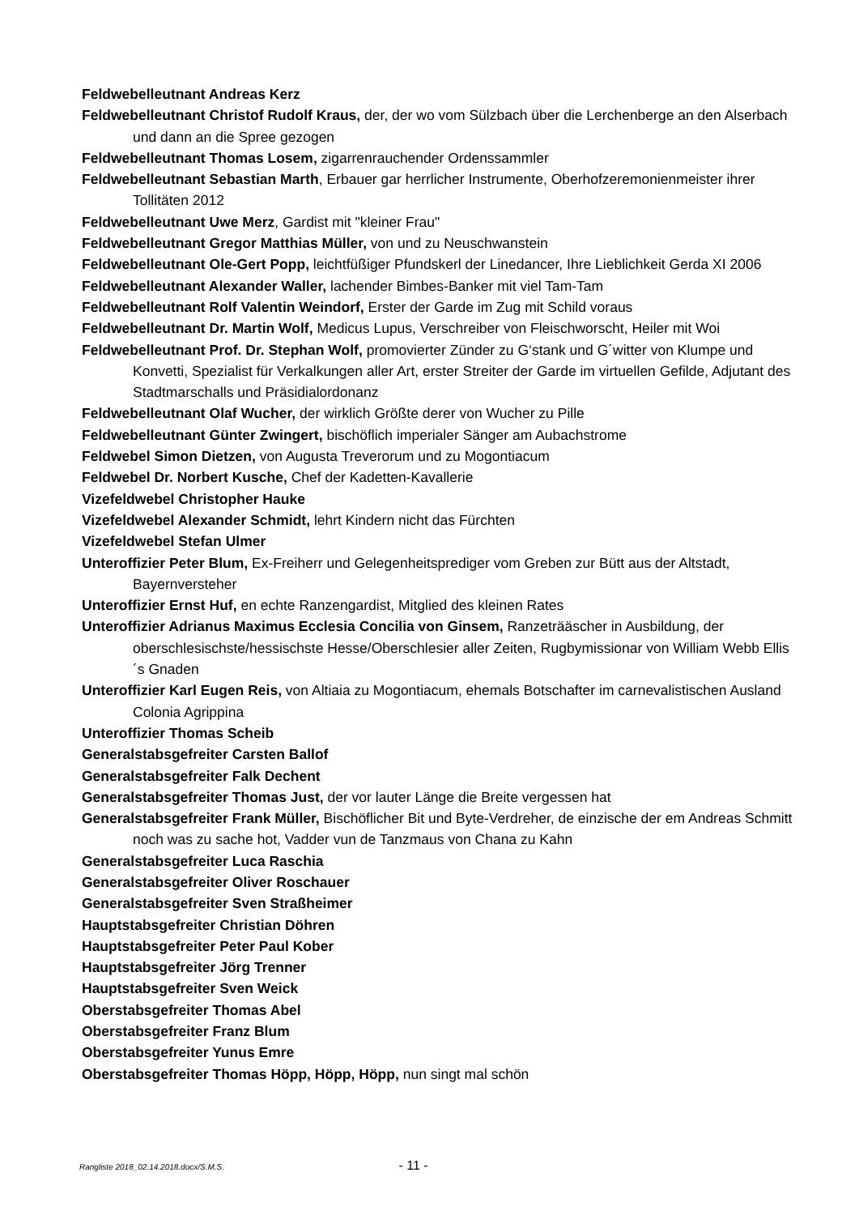Feldwebelleutnant Andreas Kerz
Feldwebelleutnant Christof Rudolf Kraus, der, der wo vom Sülzbach über die Lerchenberge an den Alserbach und dann an die Spree gezogen
Feldwebelleutnant Thomas Losem, zigarrenrauchender Ordenssammler
Feldwebelleutnant Sebastian Marth, Erbauer gar herrlicher Instrumente, Oberhofzeremonienmeister ihrer Tollitäten 2012
Feldwebelleutnant Uwe Merz, Gardist mit "kleiner Frau"
Feldwebelleutnant Gregor Matthias Müller, von und zu Neuschwanstein
Feldwebelleutnant Ole-Gert Popp, leichtfüßiger Pfundskerl der Linedancer, Ihre Lieblichkeit Gerda XI 2006
Feldwebelleutnant Alexander Waller, lachender Bimbes-Banker mit viel Tam-Tam
Feldwebelleutnant Rolf Valentin Weindorf, Erster der Garde im Zug mit Schild voraus
Feldwebelleutnant Dr. Martin Wolf, Medicus Lupus, Verschreiber von Fleischworscht, Heiler mit Woi
Feldwebelleutnant Prof. Dr. Stephan Wolf, promovierter Zünder zu G‘stank und G´witter von Klumpe und Konvetti, Spezialist für Verkalkungen aller Art, erster Streiter der Garde im virtuellen Gefilde, Adjutant des Stadtmarschalls und Präsidialordonanz
Feldwebelleutnant Olaf Wucher, der wirklich Größte derer von Wucher zu Pille
Feldwebelleutnant Günter Zwingert, bischöflich imperialer Sänger am Aubachstrome
Feldwebel Simon Dietzen, von Augusta Treverorum und zu Mogontiacum
Feldwebel Dr. Norbert Kusche, Chef der Kadetten-Kavallerie
Vizefeldwebel Christopher Hauke
Vizefeldwebel Alexander Schmidt, lehrt Kindern nicht das Fürchten
Vizefeldwebel Stefan Ulmer
Unteroffizier Peter Blum, Ex-Freiherr und Gelegenheitsprediger vom Greben zur Bütt aus der Altstadt, Bayernversteher
Unteroffizier Ernst Huf, en echte Ranzengardist, Mitglied des kleinen Rates
Unteroffizier Adrianus Maximus Ecclesia Concilia von Ginsem, Ranzeträäscher in Ausbildung, der oberschlesischste/hessischste Hesse/Oberschlesier aller Zeiten, Rugbymissionar von William Webb Ellis´s Gnaden
Unteroffizier Karl Eugen Reis, von Altiaia zu Mogontiacum, ehemals Botschafter im carnevalistischen Ausland Colonia Agrippina
Unteroffizier Thomas Scheib
Generalstabsgefreiter Carsten Ballof
Generalstabsgefreiter Falk Dechent
Generalstabsgefreiter Thomas Just, der vor lauter Länge die Breite vergessen hat
Generalstabsgefreiter Frank Müller, Bischöflicher Bit und Byte-Verdreher, de einzische der em Andreas Schmitt noch was zu sache hot, Vadder vun de Tanzmaus von Chana zu Kahn
Generalstabsgefreiter Luca Raschia
Generalstabsgefreiter Oliver Roschauer
Generalstabsgefreiter Sven Straßheimer
Hauptstabsgefreiter Christian Döhren
Hauptstabsgefreiter Peter Paul Kober
Hauptstabsgefreiter Jörg Trenner
Hauptstabsgefreiter Sven Weick
Oberstabsgefreiter Thomas Abel
Oberstabsgefreiter Franz Blum
Oberstabsgefreiter Yunus Emre
Oberstabsgefreiter Thomas Höpp, Höpp, Höpp, nun singt mal schön
Rangliste 2018_02.14.2018.docx/S.M.S. - 11 -